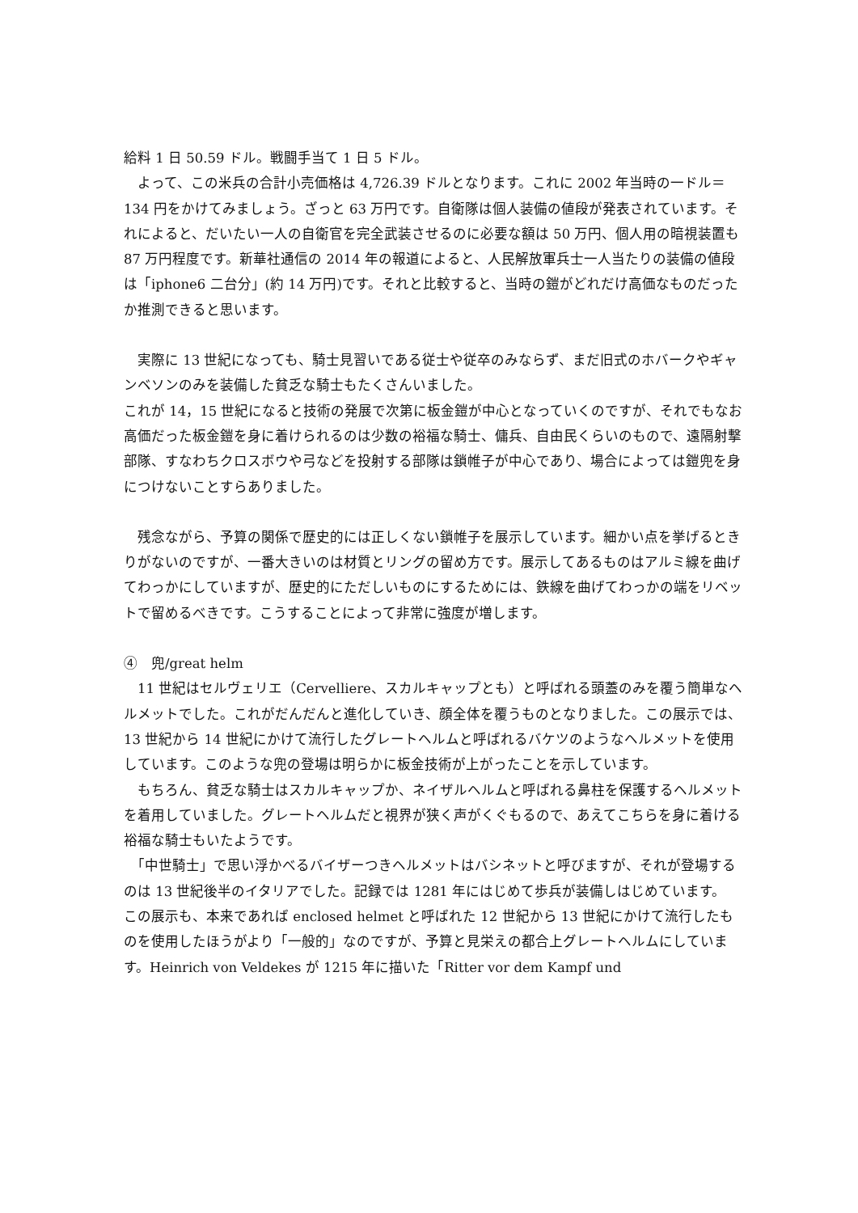給料 1 日 50.59 ドル。戦闘手当て 1 日 5 ドル。
　よって、この米兵の合計小売価格は 4,726.39 ドルとなります。これに 2002 年当時の一ドル＝134 円をかけてみましょう。ざっと 63 万円です。自衛隊は個人装備の値段が発表されています。それによると、だいたい一人の自衛官を完全武装させるのに必要な額は 50 万円、個人用の暗視装置も 87 万円程度です。新華社通信の 2014 年の報道によると、人民解放軍兵士一人当たりの装備の値段は「iphone6 二台分」(約 14 万円)です。それと比較すると、当時の鎧がどれだけ高価なものだったか推測できると思います。
　実際に 13 世紀になっても、騎士見習いである従士や従卒のみならず、まだ旧式のホバークやギャンベソンのみを装備した貧乏な騎士もたくさんいました。
これが 14，15 世紀になると技術の発展で次第に板金鎧が中心となっていくのですが、それでもなお高価だった板金鎧を身に着けられるのは少数の裕福な騎士、傭兵、自由民くらいのもので、遠隔射撃部隊、すなわちクロスボウや弓などを投射する部隊は鎖帷子が中心であり、場合によっては鎧兜を身につけないことすらありました。
　残念ながら、予算の関係で歴史的には正しくない鎖帷子を展示しています。細かい点を挙げるときりがないのですが、一番大きいのは材質とリングの留め方です。展示してあるものはアルミ線を曲げてわっかにしていますが、歴史的にただしいものにするためには、鉄線を曲げてわっかの端をリベットで留めるべきです。こうすることによって非常に強度が増します。
④　兜/great helm
　11 世紀はセルヴェリエ（Cervelliere、スカルキャップとも）と呼ばれる頭蓋のみを覆う簡単なヘルメットでした。これがだんだんと進化していき、顔全体を覆うものとなりました。この展示では、13 世紀から 14 世紀にかけて流行したグレートヘルムと呼ばれるバケツのようなヘルメットを使用しています。このような兜の登場は明らかに板金技術が上がったことを示しています。
　もちろん、貧乏な騎士はスカルキャップか、ネイザルヘルムと呼ばれる鼻柱を保護するヘルメットを着用していました。グレートヘルムだと視界が狭く声がくぐもるので、あえてこちらを身に着ける裕福な騎士もいたようです。
　「中世騎士」で思い浮かべるバイザーつきヘルメットはバシネットと呼びますが、それが登場するのは 13 世紀後半のイタリアでした。記録では 1281 年にはじめて歩兵が装備しはじめています。
この展示も、本来であれば enclosed helmet と呼ばれた 12 世紀から 13 世紀にかけて流行したものを使用したほうがより「一般的」なのですが、予算と見栄えの都合上グレートヘルムにしています。Heinrich von Veldekes が 1215 年に描いた「Ritter vor dem Kampf und